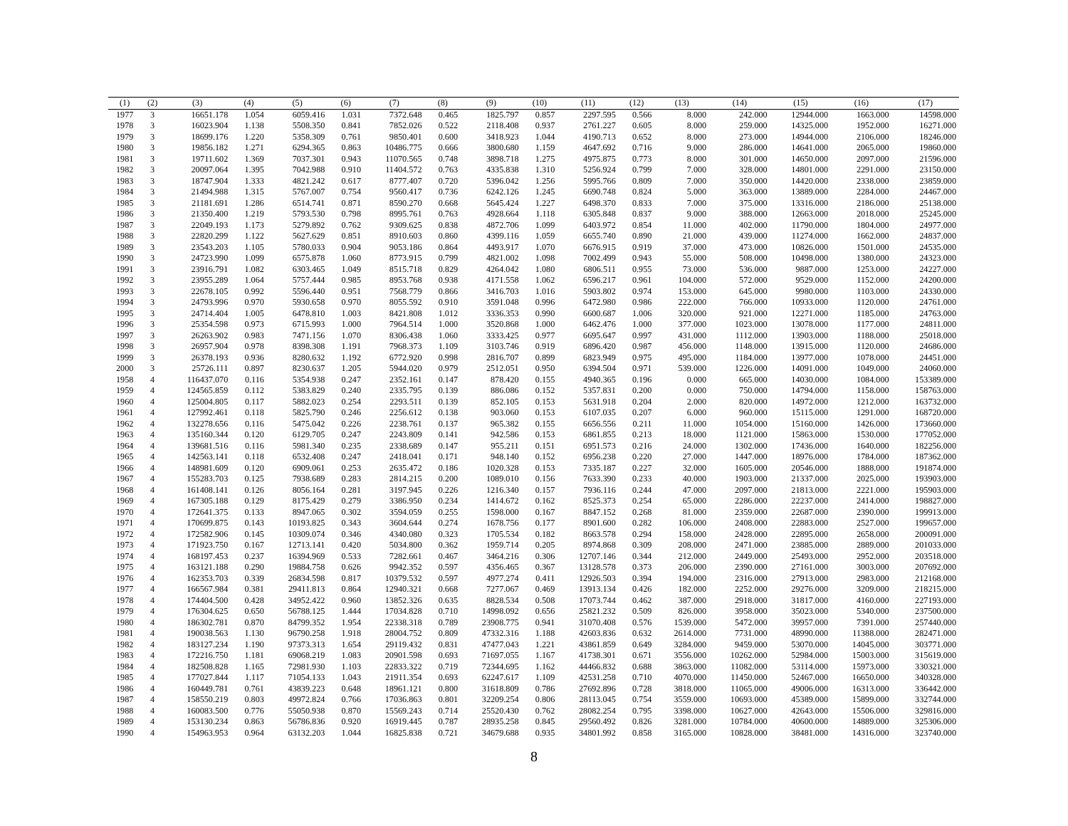| (1) | (2) | (3) | (4) | (5) | (6) | (7) | (8) | (9) | (10) | (11) | (12) | (13) | (14) | (15) | (16) | (17) |
| --- | --- | --- | --- | --- | --- | --- | --- | --- | --- | --- | --- | --- | --- | --- | --- | --- |
| 1977 | 3 | 16651.178 | 1.054 | 6059.416 | 1.031 | 7372.648 | 0.465 | 1825.797 | 0.857 | 2297.595 | 0.566 | 8.000 | 242.000 | 12944.000 | 1663.000 | 14598.000 |
| 1978 | 3 | 16023.904 | 1.138 | 5508.350 | 0.841 | 7852.026 | 0.522 | 2118.408 | 0.937 | 2761.227 | 0.605 | 8.000 | 259.000 | 14325.000 | 1952.000 | 16271.000 |
| 1979 | 3 | 18699.176 | 1.220 | 5358.309 | 0.761 | 9850.401 | 0.600 | 3418.923 | 1.044 | 4190.713 | 0.652 | 8.000 | 273.000 | 14944.000 | 2106.000 | 18246.000 |
| 1980 | 3 | 19856.182 | 1.271 | 6294.365 | 0.863 | 10486.775 | 0.666 | 3800.680 | 1.159 | 4647.692 | 0.716 | 9.000 | 286.000 | 14641.000 | 2065.000 | 19860.000 |
| 1981 | 3 | 19711.602 | 1.369 | 7037.301 | 0.943 | 11070.565 | 0.748 | 3898.718 | 1.275 | 4975.875 | 0.773 | 8.000 | 301.000 | 14650.000 | 2097.000 | 21596.000 |
| 1982 | 3 | 20097.064 | 1.395 | 7042.988 | 0.910 | 11404.572 | 0.763 | 4335.838 | 1.310 | 5256.924 | 0.799 | 7.000 | 328.000 | 14801.000 | 2291.000 | 23150.000 |
| 1983 | 3 | 18747.904 | 1.333 | 4821.242 | 0.617 | 8777.407 | 0.720 | 5396.042 | 1.256 | 5995.766 | 0.809 | 7.000 | 350.000 | 14420.000 | 2338.000 | 23859.000 |
| 1984 | 3 | 21494.988 | 1.315 | 5767.007 | 0.754 | 9560.417 | 0.736 | 6242.126 | 1.245 | 6690.748 | 0.824 | 5.000 | 363.000 | 13889.000 | 2284.000 | 24467.000 |
| 1985 | 3 | 21181.691 | 1.286 | 6514.741 | 0.871 | 8590.270 | 0.668 | 5645.424 | 1.227 | 6498.370 | 0.833 | 7.000 | 375.000 | 13316.000 | 2186.000 | 25138.000 |
| 1986 | 3 | 21350.400 | 1.219 | 5793.530 | 0.798 | 8995.761 | 0.763 | 4928.664 | 1.118 | 6305.848 | 0.837 | 9.000 | 388.000 | 12663.000 | 2018.000 | 25245.000 |
| 1987 | 3 | 22049.193 | 1.173 | 5279.892 | 0.762 | 9309.625 | 0.838 | 4872.706 | 1.099 | 6403.972 | 0.854 | 11.000 | 402.000 | 11790.000 | 1804.000 | 24977.000 |
| 1988 | 3 | 22820.299 | 1.122 | 5627.629 | 0.851 | 8910.603 | 0.860 | 4399.116 | 1.059 | 6655.740 | 0.890 | 21.000 | 439.000 | 11274.000 | 1662.000 | 24837.000 |
| 1989 | 3 | 23543.203 | 1.105 | 5780.033 | 0.904 | 9053.186 | 0.864 | 4493.917 | 1.070 | 6676.915 | 0.919 | 37.000 | 473.000 | 10826.000 | 1501.000 | 24535.000 |
| 1990 | 3 | 24723.990 | 1.099 | 6575.878 | 1.060 | 8773.915 | 0.799 | 4821.002 | 1.098 | 7002.499 | 0.943 | 55.000 | 508.000 | 10498.000 | 1380.000 | 24323.000 |
| 1991 | 3 | 23916.791 | 1.082 | 6303.465 | 1.049 | 8515.718 | 0.829 | 4264.042 | 1.080 | 6806.511 | 0.955 | 73.000 | 536.000 | 9887.000 | 1253.000 | 24227.000 |
| 1992 | 3 | 23955.289 | 1.064 | 5757.444 | 0.985 | 8953.768 | 0.938 | 4171.558 | 1.062 | 6596.217 | 0.961 | 104.000 | 572.000 | 9529.000 | 1152.000 | 24200.000 |
| 1993 | 3 | 22678.105 | 0.992 | 5596.440 | 0.951 | 7568.779 | 0.866 | 3416.703 | 1.016 | 5903.802 | 0.974 | 153.000 | 645.000 | 9980.000 | 1103.000 | 24330.000 |
| 1994 | 3 | 24793.996 | 0.970 | 5930.658 | 0.970 | 8055.592 | 0.910 | 3591.048 | 0.996 | 6472.980 | 0.986 | 222.000 | 766.000 | 10933.000 | 1120.000 | 24761.000 |
| 1995 | 3 | 24714.404 | 1.005 | 6478.810 | 1.003 | 8421.808 | 1.012 | 3336.353 | 0.990 | 6600.687 | 1.006 | 320.000 | 921.000 | 12271.000 | 1185.000 | 24763.000 |
| 1996 | 3 | 25354.598 | 0.973 | 6715.993 | 1.000 | 7964.514 | 1.000 | 3520.868 | 1.000 | 6462.476 | 1.000 | 377.000 | 1023.000 | 13078.000 | 1177.000 | 24811.000 |
| 1997 | 3 | 26263.902 | 0.983 | 7471.156 | 1.070 | 8306.438 | 1.060 | 3333.425 | 0.977 | 6695.647 | 0.997 | 431.000 | 1112.000 | 13903.000 | 1188.000 | 25018.000 |
| 1998 | 3 | 26957.904 | 0.978 | 8398.308 | 1.191 | 7968.373 | 1.109 | 3103.746 | 0.919 | 6896.420 | 0.987 | 456.000 | 1148.000 | 13915.000 | 1120.000 | 24686.000 |
| 1999 | 3 | 26378.193 | 0.936 | 8280.632 | 1.192 | 6772.920 | 0.998 | 2816.707 | 0.899 | 6823.949 | 0.975 | 495.000 | 1184.000 | 13977.000 | 1078.000 | 24451.000 |
| 2000 | 3 | 25726.111 | 0.897 | 8230.637 | 1.205 | 5944.020 | 0.979 | 2512.051 | 0.950 | 6394.504 | 0.971 | 539.000 | 1226.000 | 14091.000 | 1049.000 | 24060.000 |
| 1958 | 4 | 116437.070 | 0.116 | 5354.938 | 0.247 | 2352.161 | 0.147 | 878.420 | 0.155 | 4940.365 | 0.196 | 0.000 | 665.000 | 14030.000 | 1084.000 | 153389.000 |
| 1959 | 4 | 124565.859 | 0.112 | 5383.829 | 0.240 | 2335.795 | 0.139 | 886.086 | 0.152 | 5357.831 | 0.200 | 0.000 | 750.000 | 14794.000 | 1158.000 | 158763.000 |
| 1960 | 4 | 125004.805 | 0.117 | 5882.023 | 0.254 | 2293.511 | 0.139 | 852.105 | 0.153 | 5631.918 | 0.204 | 2.000 | 820.000 | 14972.000 | 1212.000 | 163732.000 |
| 1961 | 4 | 127992.461 | 0.118 | 5825.790 | 0.246 | 2256.612 | 0.138 | 903.060 | 0.153 | 6107.035 | 0.207 | 6.000 | 960.000 | 15115.000 | 1291.000 | 168720.000 |
| 1962 | 4 | 132278.656 | 0.116 | 5475.042 | 0.226 | 2238.761 | 0.137 | 965.382 | 0.155 | 6656.556 | 0.211 | 11.000 | 1054.000 | 15160.000 | 1426.000 | 173660.000 |
| 1963 | 4 | 135160.344 | 0.120 | 6129.705 | 0.247 | 2243.809 | 0.141 | 942.586 | 0.153 | 6861.855 | 0.213 | 18.000 | 1121.000 | 15863.000 | 1530.000 | 177052.000 |
| 1964 | 4 | 139681.516 | 0.116 | 5981.340 | 0.235 | 2338.689 | 0.147 | 955.211 | 0.151 | 6951.573 | 0.216 | 24.000 | 1302.000 | 17436.000 | 1640.000 | 182256.000 |
| 1965 | 4 | 142563.141 | 0.118 | 6532.408 | 0.247 | 2418.041 | 0.171 | 948.140 | 0.152 | 6956.238 | 0.220 | 27.000 | 1447.000 | 18976.000 | 1784.000 | 187362.000 |
| 1966 | 4 | 148981.609 | 0.120 | 6909.061 | 0.253 | 2635.472 | 0.186 | 1020.328 | 0.153 | 7335.187 | 0.227 | 32.000 | 1605.000 | 20546.000 | 1888.000 | 191874.000 |
| 1967 | 4 | 155283.703 | 0.125 | 7938.689 | 0.283 | 2814.215 | 0.200 | 1089.010 | 0.156 | 7633.390 | 0.233 | 40.000 | 1903.000 | 21337.000 | 2025.000 | 193903.000 |
| 1968 | 4 | 161408.141 | 0.126 | 8056.164 | 0.281 | 3197.945 | 0.226 | 1216.340 | 0.157 | 7936.116 | 0.244 | 47.000 | 2097.000 | 21813.000 | 2221.000 | 195903.000 |
| 1969 | 4 | 167305.188 | 0.129 | 8175.429 | 0.279 | 3386.950 | 0.234 | 1414.672 | 0.162 | 8525.373 | 0.254 | 65.000 | 2286.000 | 22237.000 | 2414.000 | 198827.000 |
| 1970 | 4 | 172641.375 | 0.133 | 8947.065 | 0.302 | 3594.059 | 0.255 | 1598.000 | 0.167 | 8847.152 | 0.268 | 81.000 | 2359.000 | 22687.000 | 2390.000 | 199913.000 |
| 1971 | 4 | 170699.875 | 0.143 | 10193.825 | 0.343 | 3604.644 | 0.274 | 1678.756 | 0.177 | 8901.600 | 0.282 | 106.000 | 2408.000 | 22883.000 | 2527.000 | 199657.000 |
| 1972 | 4 | 172582.906 | 0.145 | 10309.074 | 0.346 | 4340.080 | 0.323 | 1705.534 | 0.182 | 8663.578 | 0.294 | 158.000 | 2428.000 | 22895.000 | 2658.000 | 200091.000 |
| 1973 | 4 | 171923.750 | 0.167 | 12713.141 | 0.420 | 5034.800 | 0.362 | 1959.714 | 0.205 | 8974.868 | 0.309 | 208.000 | 2471.000 | 23885.000 | 2889.000 | 201033.000 |
| 1974 | 4 | 168197.453 | 0.237 | 16394.969 | 0.533 | 7282.661 | 0.467 | 3464.216 | 0.306 | 12707.146 | 0.344 | 212.000 | 2449.000 | 25493.000 | 2952.000 | 203518.000 |
| 1975 | 4 | 163121.188 | 0.290 | 19884.758 | 0.626 | 9942.352 | 0.597 | 4356.465 | 0.367 | 13128.578 | 0.373 | 206.000 | 2390.000 | 27161.000 | 3003.000 | 207692.000 |
| 1976 | 4 | 162353.703 | 0.339 | 26834.598 | 0.817 | 10379.532 | 0.597 | 4977.274 | 0.411 | 12926.503 | 0.394 | 194.000 | 2316.000 | 27913.000 | 2983.000 | 212168.000 |
| 1977 | 4 | 166567.984 | 0.381 | 29411.813 | 0.864 | 12940.321 | 0.668 | 7277.067 | 0.469 | 13913.134 | 0.426 | 182.000 | 2252.000 | 29276.000 | 3209.000 | 218215.000 |
| 1978 | 4 | 174404.500 | 0.428 | 34952.422 | 0.960 | 13852.326 | 0.635 | 8828.534 | 0.508 | 17073.744 | 0.462 | 387.000 | 2918.000 | 31817.000 | 4160.000 | 227193.000 |
| 1979 | 4 | 176304.625 | 0.650 | 56788.125 | 1.444 | 17034.828 | 0.710 | 14998.092 | 0.656 | 25821.232 | 0.509 | 826.000 | 3958.000 | 35023.000 | 5340.000 | 237500.000 |
| 1980 | 4 | 186302.781 | 0.870 | 84799.352 | 1.954 | 22338.318 | 0.789 | 23908.775 | 0.941 | 31070.408 | 0.576 | 1539.000 | 5472.000 | 39957.000 | 7391.000 | 257440.000 |
| 1981 | 4 | 190038.563 | 1.130 | 96790.258 | 1.918 | 28004.752 | 0.809 | 47332.316 | 1.188 | 42603.836 | 0.632 | 2614.000 | 7731.000 | 48990.000 | 11388.000 | 282471.000 |
| 1982 | 4 | 183127.234 | 1.190 | 97373.313 | 1.654 | 29119.432 | 0.831 | 47477.043 | 1.221 | 43861.859 | 0.649 | 3284.000 | 9459.000 | 53070.000 | 14045.000 | 303771.000 |
| 1983 | 4 | 172216.750 | 1.181 | 69068.219 | 1.083 | 20901.598 | 0.693 | 71697.055 | 1.167 | 41738.301 | 0.671 | 3556.000 | 10262.000 | 52984.000 | 15003.000 | 315619.000 |
| 1984 | 4 | 182508.828 | 1.165 | 72981.930 | 1.103 | 22833.322 | 0.719 | 72344.695 | 1.162 | 44466.832 | 0.688 | 3863.000 | 11082.000 | 53114.000 | 15973.000 | 330321.000 |
| 1985 | 4 | 177027.844 | 1.117 | 71054.133 | 1.043 | 21911.354 | 0.693 | 62247.617 | 1.109 | 42531.258 | 0.710 | 4070.000 | 11450.000 | 52467.000 | 16650.000 | 340328.000 |
| 1986 | 4 | 160449.781 | 0.761 | 43839.223 | 0.648 | 18961.121 | 0.800 | 31618.809 | 0.786 | 27692.896 | 0.728 | 3818.000 | 11065.000 | 49006.000 | 16313.000 | 336442.000 |
| 1987 | 4 | 158550.219 | 0.803 | 49972.824 | 0.766 | 17036.863 | 0.801 | 32209.254 | 0.806 | 28113.045 | 0.754 | 3559.000 | 10693.000 | 45389.000 | 15899.000 | 332744.000 |
| 1988 | 4 | 160083.500 | 0.776 | 55050.938 | 0.870 | 15569.243 | 0.714 | 25520.430 | 0.762 | 28082.254 | 0.795 | 3398.000 | 10627.000 | 42643.000 | 15506.000 | 329816.000 |
| 1989 | 4 | 153130.234 | 0.863 | 56786.836 | 0.920 | 16919.445 | 0.787 | 28935.258 | 0.845 | 29560.492 | 0.826 | 3281.000 | 10784.000 | 40600.000 | 14889.000 | 325306.000 |
| 1990 | 4 | 154963.953 | 0.964 | 63132.203 | 1.044 | 16825.838 | 0.721 | 34679.688 | 0.935 | 34801.992 | 0.858 | 3165.000 | 10828.000 | 38481.000 | 14316.000 | 323740.000 |
8